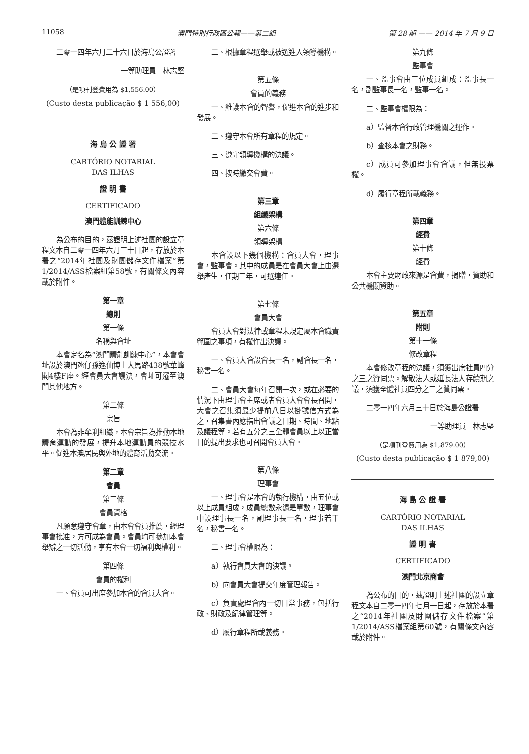11058 澳門特別行政區公報——第二組 第 28 期 —— 2014 年 7 月 9 日
二零一四年六月二十六日於海島公證署
一等助理員　林志堅
（是項刊登費用為 $1,556.00）
(Custo desta publicação $ 1 556,00)
海 島 公 證 署
CARTÓRIO NOTARIAL
DAS ILHAS
證 明 書
CERTIFICADO
澳門體能訓練中心
為公布的目的，茲證明上述社團的設立章程文本自二零一四年六月三十日起，存放於本署之“2014年社團及財團儲存文件檔案”第1/2014/ASS檔案組第58號，有關條文內容載於附件。
第一章
總則
第一條
名稱與會址
本會定名為“澳門體能訓練中心”，本會會址設於澳門氹仔孫逸仙博士大馬路438號華峰閣4樓F座。經會員大會議決，會址可遷至澳門其他地方。
第二條
宗旨
本會為非牟利組織，本會宗旨為推動本地體育運動的發展，提升本地運動員的競技水平。促進本澳居民與外地的體育活動交流。
第二章
會員
第三條
會員資格
凡願意遵守會章，由本會會員推薦，經理事會批准，方可成為會員。會員均可參加本會舉辦之一切活動，享有本會一切福利與權利。
第四條
會員的權利
一、會員可出席參加本會的會員大會。
二、根據章程選舉或被選進入領導機構。
第五條
會員的義務
一、維護本會的聲譽，促進本會的進步和發展。
二、遵守本會所有章程的規定。
三、遵守領導機構的決議。
四、按時繳交會費。
第三章
組織架構
第六條
領導架構
本會設以下幾個機構：會員大會，理事會，監事會。其中的成員是在會員大會上由選舉產生，任期三年，可選連任。
第七條
會員大會
會員大會對法律或章程未規定屬本會職責範圍之事項，有權作出決議。
一、會員大會設會長一名，副會長一名，秘書一名。
二、會員大會每年召開一次，或在必要的情況下由理事會主席或者會員大會會長召開，大會之召集須最少提前八日以掛號信方式為之，召集書內應指出會議之日期、時間、地點及議程等。若有五分之三全體會員以上以正當目的提出要求也可召開會員大會。
第八條
理事會
一、理事會是本會的執行機構，由五位或以上成員組成，成員總數永遠是單數，理事會中設理事長一名，副理事長一名，理事若干名，秘書一名。
二、理事會權限為：
a）執行會員大會的決議。
b）向會員大會提交年度管理報告。
c）負責處理會內一切日常事務，包括行政、財政及紀律管理等。
d）履行章程所載義務。
第九條
監事會
一、監事會由三位成員組成：監事長一名，副監事長一名，監事一名。
二、監事會權限為：
a）監督本會行政管理機關之運作。
b）查核本會之財務。
c）成員可參加理事會會議，但無投票權。
d）履行章程所載義務。
第四章
經費
第十條
經費
本會主要財政來源是會費，捐贈，贊助和公共機關資助。
第五章
附則
第十一條
修改章程
本會修改章程的決議，須獲出席社員四分之三之贊同票。解散法人或延長法人存續期之議，須獲全體社員四分之三之贊同票。
二零一四年六月三十日於海島公證署
一等助理員　林志堅
（是項刊登費用為 $1,879.00）
(Custo desta publicação $ 1 879,00)
海 島 公 證 署
CARTÓRIO NOTARIAL
DAS ILHAS
證 明 書
CERTIFICADO
澳門北京商會
為公布的目的，茲證明上述社團的設立章程文本自二零一四年七月一日起，存放於本署之“2014年社團及財團儲存文件檔案”第1/2014/ASS檔案組第60號，有關條文內容載於附件。